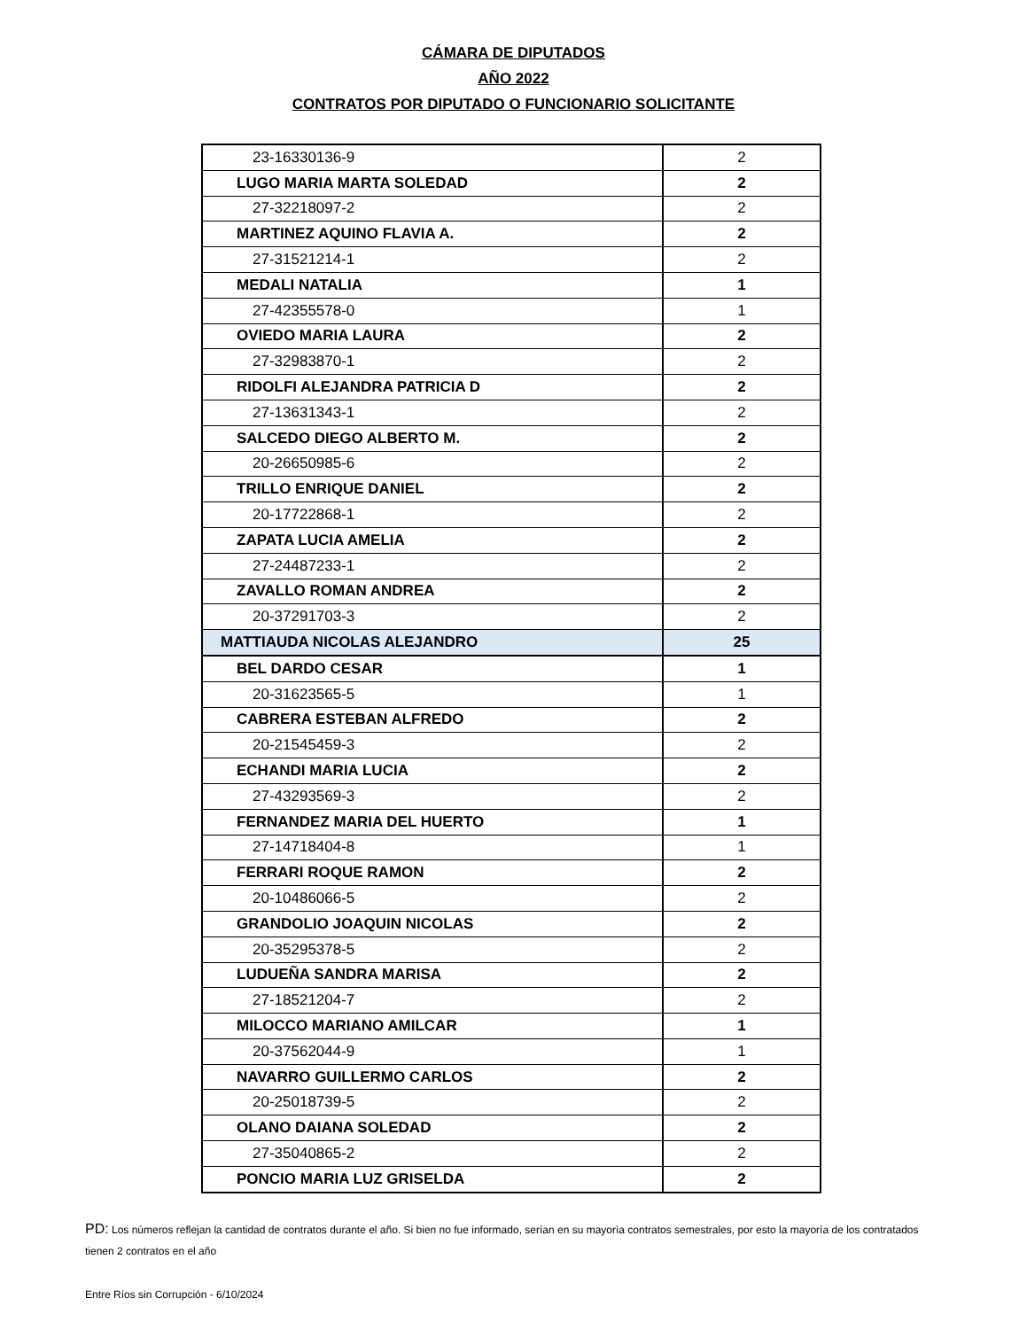CÁMARA DE DIPUTADOS
AÑO 2022
CONTRATOS POR DIPUTADO O FUNCIONARIO SOLICITANTE
| 23-16330136-9 | 2 |
| LUGO MARIA MARTA SOLEDAD | 2 |
| 27-32218097-2 | 2 |
| MARTINEZ AQUINO FLAVIA A. | 2 |
| 27-31521214-1 | 2 |
| MEDALI NATALIA | 1 |
| 27-42355578-0 | 1 |
| OVIEDO MARIA LAURA | 2 |
| 27-32983870-1 | 2 |
| RIDOLFI ALEJANDRA PATRICIA D | 2 |
| 27-13631343-1 | 2 |
| SALCEDO DIEGO ALBERTO M. | 2 |
| 20-26650985-6 | 2 |
| TRILLO ENRIQUE DANIEL | 2 |
| 20-17722868-1 | 2 |
| ZAPATA LUCIA AMELIA | 2 |
| 27-24487233-1 | 2 |
| ZAVALLO ROMAN ANDREA | 2 |
| 20-37291703-3 | 2 |
| MATTIAUDA NICOLAS ALEJANDRO | 25 |
| BEL DARDO CESAR | 1 |
| 20-31623565-5 | 1 |
| CABRERA ESTEBAN ALFREDO | 2 |
| 20-21545459-3 | 2 |
| ECHANDI MARIA LUCIA | 2 |
| 27-43293569-3 | 2 |
| FERNANDEZ MARIA DEL HUERTO | 1 |
| 27-14718404-8 | 1 |
| FERRARI ROQUE RAMON | 2 |
| 20-10486066-5 | 2 |
| GRANDOLIO JOAQUIN NICOLAS | 2 |
| 20-35295378-5 | 2 |
| LUDUEÑA SANDRA MARISA | 2 |
| 27-18521204-7 | 2 |
| MILOCCO MARIANO AMILCAR | 1 |
| 20-37562044-9 | 1 |
| NAVARRO GUILLERMO CARLOS | 2 |
| 20-25018739-5 | 2 |
| OLANO DAIANA SOLEDAD | 2 |
| 27-35040865-2 | 2 |
| PONCIO MARIA LUZ GRISELDA | 2 |
PD: Los números reflejan la cantidad de contratos durante el año. Si bien no fue informado, serían en su mayorìa contratos semestrales, por esto la mayoría de los contratados tienen 2 contratos en el año
Entre Ríos sin Corrupción - 6/10/2024